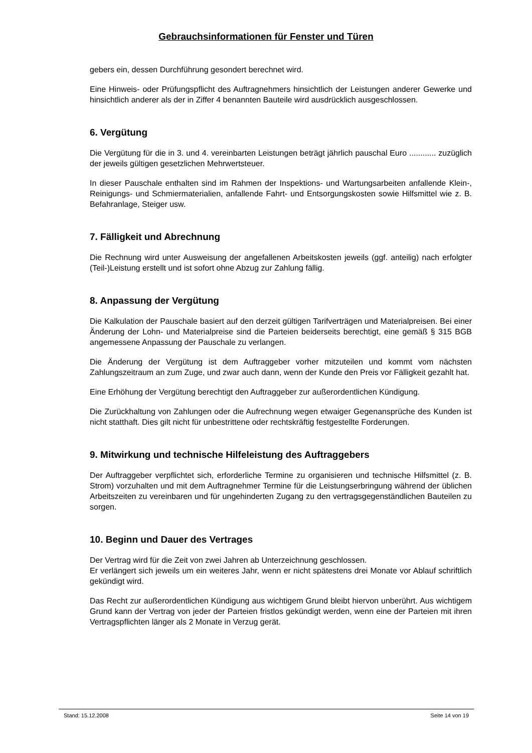Gebrauchsinformationen für Fenster und Türen
gebers ein, dessen Durchführung gesondert berechnet wird.
Eine Hinweis- oder Prüfungspflicht des Auftragnehmers hinsichtlich der Leistungen anderer Gewerke und hinsichtlich anderer als der in Ziffer 4 benannten Bauteile wird ausdrücklich ausgeschlossen.
6. Vergütung
Die Vergütung für die in 3. und 4. vereinbarten Leistungen beträgt jährlich pauschal Euro ............ zuzüglich der jeweils gültigen gesetzlichen Mehrwertsteuer.
In dieser Pauschale enthalten sind im Rahmen der Inspektions- und Wartungsarbeiten anfallende Klein-, Reinigungs- und Schmiermaterialien, anfallende Fahrt- und Entsorgungskosten sowie Hilfsmittel wie z. B. Befahranlage, Steiger usw.
7. Fälligkeit und Abrechnung
Die Rechnung wird unter Ausweisung der angefallenen Arbeitskosten jeweils (ggf. anteilig) nach erfolgter (Teil-)Leistung erstellt und ist sofort ohne Abzug zur Zahlung fällig.
8. Anpassung der Vergütung
Die Kalkulation der Pauschale basiert auf den derzeit gültigen Tarifverträgen und Materialpreisen. Bei einer Änderung der Lohn- und Materialpreise sind die Parteien beiderseits berechtigt, eine gemäß § 315 BGB angemessene Anpassung der Pauschale zu verlangen.
Die Änderung der Vergütung ist dem Auftraggeber vorher mitzuteilen und kommt vom nächsten Zahlungszeitraum an zum Zuge, und zwar auch dann, wenn der Kunde den Preis vor Fälligkeit gezahlt hat.
Eine Erhöhung der Vergütung berechtigt den Auftraggeber zur außerordentlichen Kündigung.
Die Zurückhaltung von Zahlungen oder die Aufrechnung wegen etwaiger Gegenansprüche des Kunden ist nicht statthaft. Dies gilt nicht für unbestrittene oder rechtskräftig festgestellte Forderungen.
9. Mitwirkung und technische Hilfeleistung des Auftraggebers
Der Auftraggeber verpflichtet sich, erforderliche Termine zu organisieren und technische Hilfsmittel (z. B. Strom) vorzuhalten und mit dem Auftragnehmer Termine für die Leistungserbringung während der üblichen Arbeitszeiten zu vereinbaren und für ungehinderten Zugang zu den vertragsgegenständlichen Bauteilen zu sorgen.
10. Beginn und Dauer des Vertrages
Der Vertrag wird für die Zeit von zwei Jahren ab Unterzeichnung geschlossen.
Er verlängert sich jeweils um ein weiteres Jahr, wenn er nicht spätestens drei Monate vor Ablauf schriftlich gekündigt wird.
Das Recht zur außerordentlichen Kündigung aus wichtigem Grund bleibt hiervon unberührt. Aus wichtigem Grund kann der Vertrag von jeder der Parteien fristlos gekündigt werden, wenn eine der Parteien mit ihren Vertragspflichten länger als 2 Monate in Verzug gerät.
Stand: 15.12.2008 Seite 14 von 19